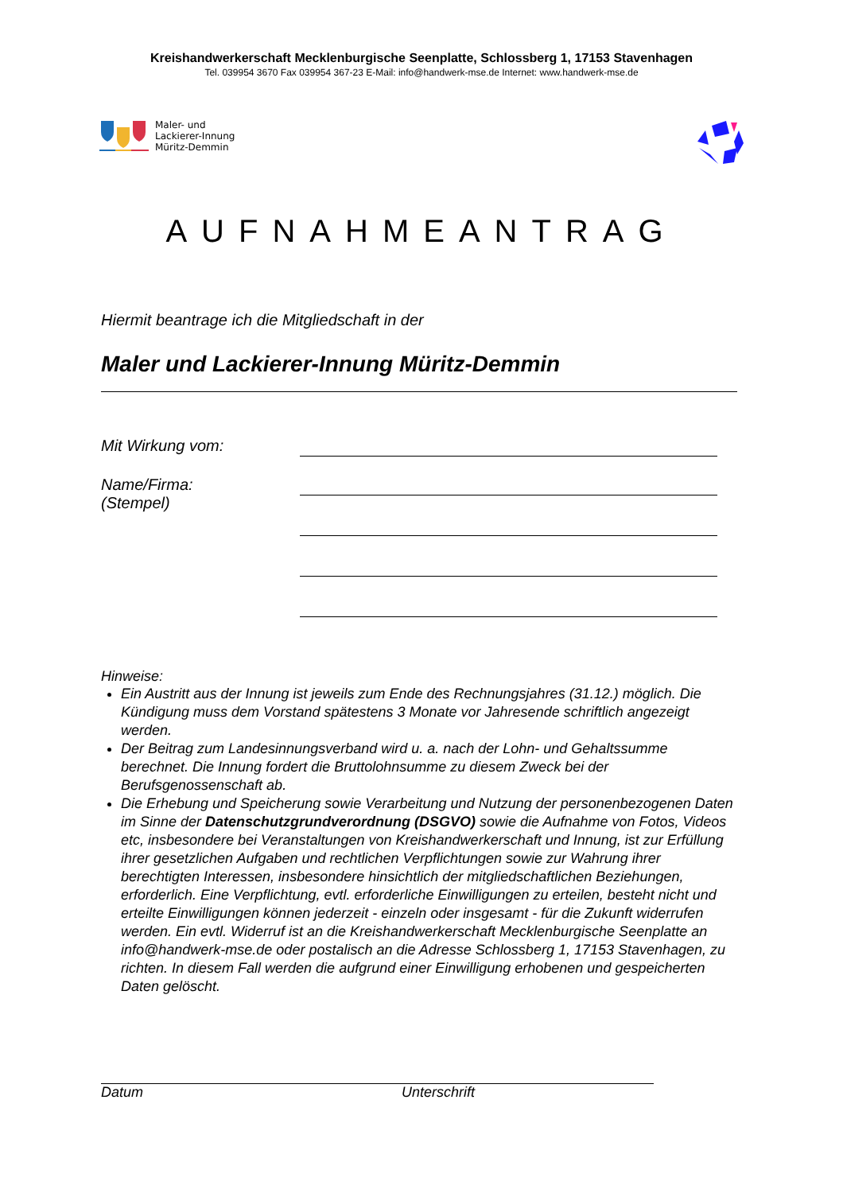Kreishandwerkerschaft Mecklenburgische Seenplatte, Schlossberg 1, 17153 Stavenhagen
Tel. 039954 3670 Fax 039954 367-23 E-Mail: info@handwerk-mse.de Internet: www.handwerk-mse.de
Maler- und
Lackierer-Innung
Müritz-Demmin
AUFNAHMEANTRAG
Hiermit beantrage ich die Mitgliedschaft in der
Maler und Lackierer-Innung Müritz-Demmin
Mit Wirkung vom:
Name/Firma:
(Stempel)
Hinweise:
Ein Austritt aus der Innung ist jeweils zum Ende des Rechnungsjahres (31.12.) möglich. Die Kündigung muss dem Vorstand spätestens 3 Monate vor Jahresende schriftlich angezeigt werden.
Der Beitrag zum Landesinnungsverband wird u. a. nach der Lohn- und Gehaltssumme berechnet. Die Innung fordert die Bruttolohnsumme zu diesem Zweck bei der Berufsgenossenschaft ab.
Die Erhebung und Speicherung sowie Verarbeitung und Nutzung der personenbezogenen Daten im Sinne der Datenschutzgrundverordnung (DSGVO) sowie die Aufnahme von Fotos, Videos etc, insbesondere bei Veranstaltungen von Kreishandwerkerschaft und Innung, ist zur Erfüllung ihrer gesetzlichen Aufgaben und rechtlichen Verpflichtungen sowie zur Wahrung ihrer berechtigten Interessen, insbesondere hinsichtlich der mitgliedschaftlichen Beziehungen, erforderlich. Eine Verpflichtung, evtl. erforderliche Einwilligungen zu erteilen, besteht nicht und erteilte Einwilligungen können jederzeit - einzeln oder insgesamt - für die Zukunft widerrufen werden. Ein evtl. Widerruf ist an die Kreishandwerkerschaft Mecklenburgische Seenplatte an info@handwerk-mse.de oder postalisch an die Adresse Schlossberg 1, 17153 Stavenhagen, zu richten. In diesem Fall werden die aufgrund einer Einwilligung erhobenen und gespeicherten Daten gelöscht.
Datum Unterschrift